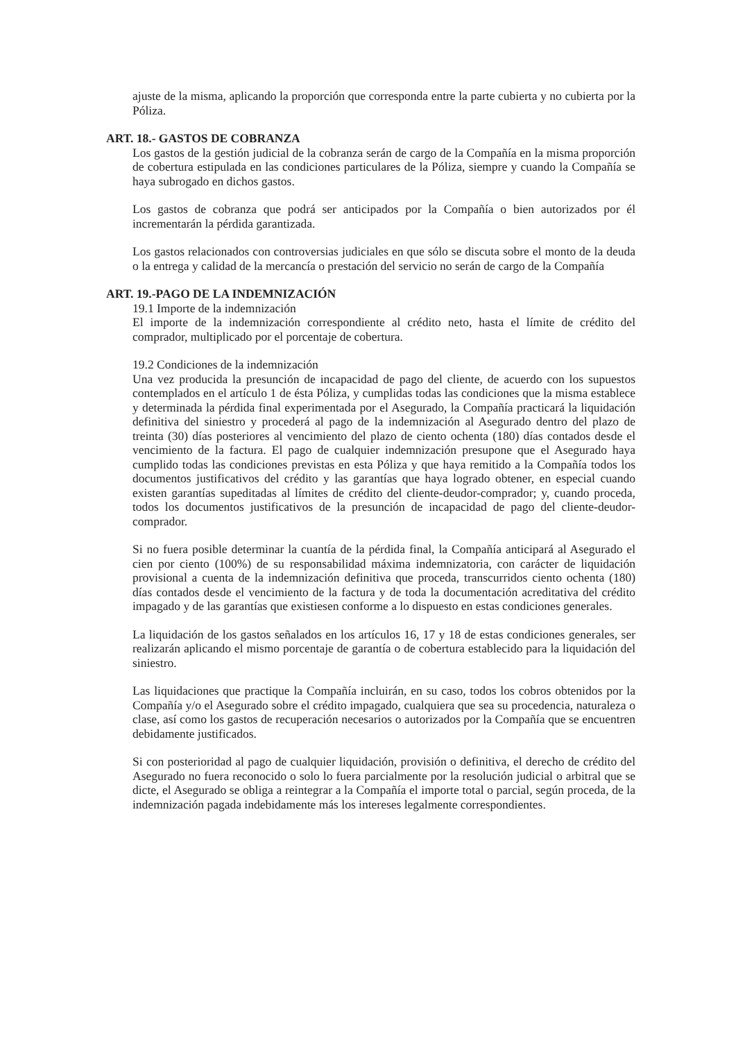ajuste de la misma, aplicando la proporción que corresponda entre la parte cubierta y no cubierta por la Póliza.
ART. 18.- GASTOS DE COBRANZA
Los gastos de la gestión judicial de la cobranza serán de cargo de la Compañía en la misma proporción de cobertura estipulada en las condiciones particulares de la Póliza, siempre y cuando la Compañía se haya subrogado en dichos gastos.
Los gastos de cobranza que podrá ser anticipados por la Compañía o bien autorizados por él incrementarán la pérdida garantizada.
Los gastos relacionados con controversias judiciales en que sólo se discuta sobre el monto de la deuda o la entrega y calidad de la mercancía o prestación del servicio no serán de cargo de la Compañía
ART. 19.-PAGO DE LA INDEMNIZACIÓN
19.1 Importe de la indemnización
El importe de la indemnización correspondiente al crédito neto, hasta el límite de crédito del comprador, multiplicado por el porcentaje de cobertura.
19.2 Condiciones de la indemnización
Una vez producida la presunción de incapacidad de pago del cliente, de acuerdo con los supuestos contemplados en el artículo 1 de ésta Póliza, y cumplidas todas las condiciones que la misma establece y determinada la pérdida final experimentada por el Asegurado, la Compañía practicará la liquidación definitiva del siniestro y procederá al pago de la indemnización al Asegurado dentro del plazo de treinta (30) días posteriores al vencimiento del plazo de ciento ochenta (180) días contados desde el vencimiento de la factura. El pago de cualquier indemnización presupone que el Asegurado haya cumplido todas las condiciones previstas en esta Póliza y que haya remitido a la Compañía todos los documentos justificativos del crédito y las garantías que haya logrado obtener, en especial cuando existen garantías supeditadas al límites de crédito del cliente-deudor-comprador; y, cuando proceda, todos los documentos justificativos de la presunción de incapacidad de pago del cliente-deudor-comprador.
Si no fuera posible determinar la cuantía de la pérdida final, la Compañía anticipará al Asegurado el cien por ciento (100%) de su responsabilidad máxima indemnizatoria, con carácter de liquidación provisional a cuenta de la indemnización definitiva que proceda, transcurridos ciento ochenta (180) días contados desde el vencimiento de la factura y de toda la documentación acreditativa del crédito impagado y de las garantías que existiesen conforme a lo dispuesto en estas condiciones generales.
La liquidación de los gastos señalados en los artículos 16, 17 y 18 de estas condiciones generales, ser realizarán aplicando el mismo porcentaje de garantía o de cobertura establecido para la liquidación del siniestro.
Las liquidaciones que practique la Compañía incluirán, en su caso, todos los cobros obtenidos por la Compañía y/o el Asegurado sobre el crédito impagado, cualquiera que sea su procedencia, naturaleza o clase, así como los gastos de recuperación necesarios o autorizados por la Compañía que se encuentren debidamente justificados.
Si con posterioridad al pago de cualquier liquidación, provisión o definitiva, el derecho de crédito del Asegurado no fuera reconocido o solo lo fuera parcialmente por la resolución judicial o arbitral que se dicte, el Asegurado se obliga a reintegrar a la Compañía el importe total o parcial, según proceda, de la indemnización pagada indebidamente más los intereses legalmente correspondientes.